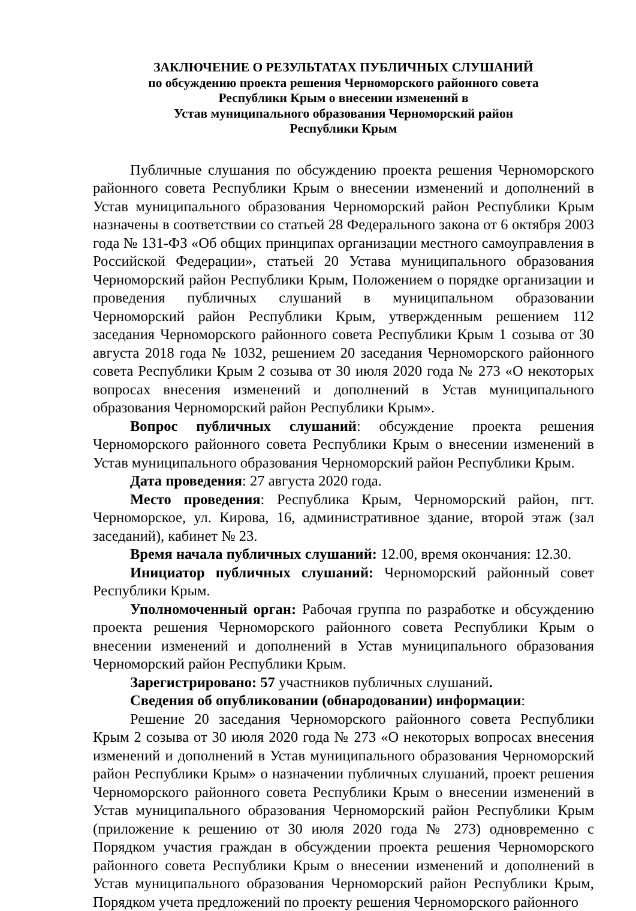ЗАКЛЮЧЕНИЕ О РЕЗУЛЬТАТАХ ПУБЛИЧНЫХ СЛУШАНИЙ
по обсуждению проекта решения Черноморского районного совета
Республики Крым о внесении изменений в
Устав муниципального образования Черноморский район
Республики Крым
Публичные слушания по обсуждению проекта решения Черноморского районного совета Республики Крым о внесении изменений и дополнений в Устав муниципального образования Черноморский район Республики Крым назначены в соответствии со статьей 28 Федерального закона от 6 октября 2003 года № 131-ФЗ «Об общих принципах организации местного самоуправления в Российской Федерации», статьей 20 Устава муниципального образования Черноморский район Республики Крым, Положением о порядке организации и проведения публичных слушаний в муниципальном образовании Черноморский район Республики Крым, утвержденным решением 112 заседания Черноморского районного совета Республики Крым 1 созыва от 30 августа 2018 года № 1032, решением 20 заседания Черноморского районного совета Республики Крым 2 созыва от 30 июля 2020 года № 273 «О некоторых вопросах внесения изменений и дополнений в Устав муниципального образования Черноморский район Республики Крым».
Вопрос публичных слушаний: обсуждение проекта решения Черноморского районного совета Республики Крым о внесении изменений в Устав муниципального образования Черноморский район Республики Крым.
Дата проведения: 27 августа 2020 года.
Место проведения: Республика Крым, Черноморский район, пгт. Черноморское, ул. Кирова, 16, административное здание, второй этаж (зал заседаний), кабинет № 23.
Время начала публичных слушаний: 12.00, время окончания: 12.30.
Инициатор публичных слушаний: Черноморский районный совет Республики Крым.
Уполномоченный орган: Рабочая группа по разработке и обсуждению проекта решения Черноморского районного совета Республики Крым о внесении изменений и дополнений в Устав муниципального образования Черноморский район Республики Крым.
Зарегистрировано: 57 участников публичных слушаний.
Сведения об опубликовании (обнародовании) информации:
Решение 20 заседания Черноморского районного совета Республики Крым 2 созыва от 30 июля 2020 года № 273 «О некоторых вопросах внесения изменений и дополнений в Устав муниципального образования Черноморский район Республики Крым» о назначении публичных слушаний, проект решения Черноморского районного совета Республики Крым о внесении изменений в Устав муниципального образования Черноморский район Республики Крым (приложение к решению от 30 июля 2020 года № 273) одновременно с Порядком участия граждан в обсуждении проекта решения Черноморского районного совета Республики Крым о внесении изменений и дополнений в Устав муниципального образования Черноморский район Республики Крым, Порядком учета предложений по проекту решения Черноморского районного